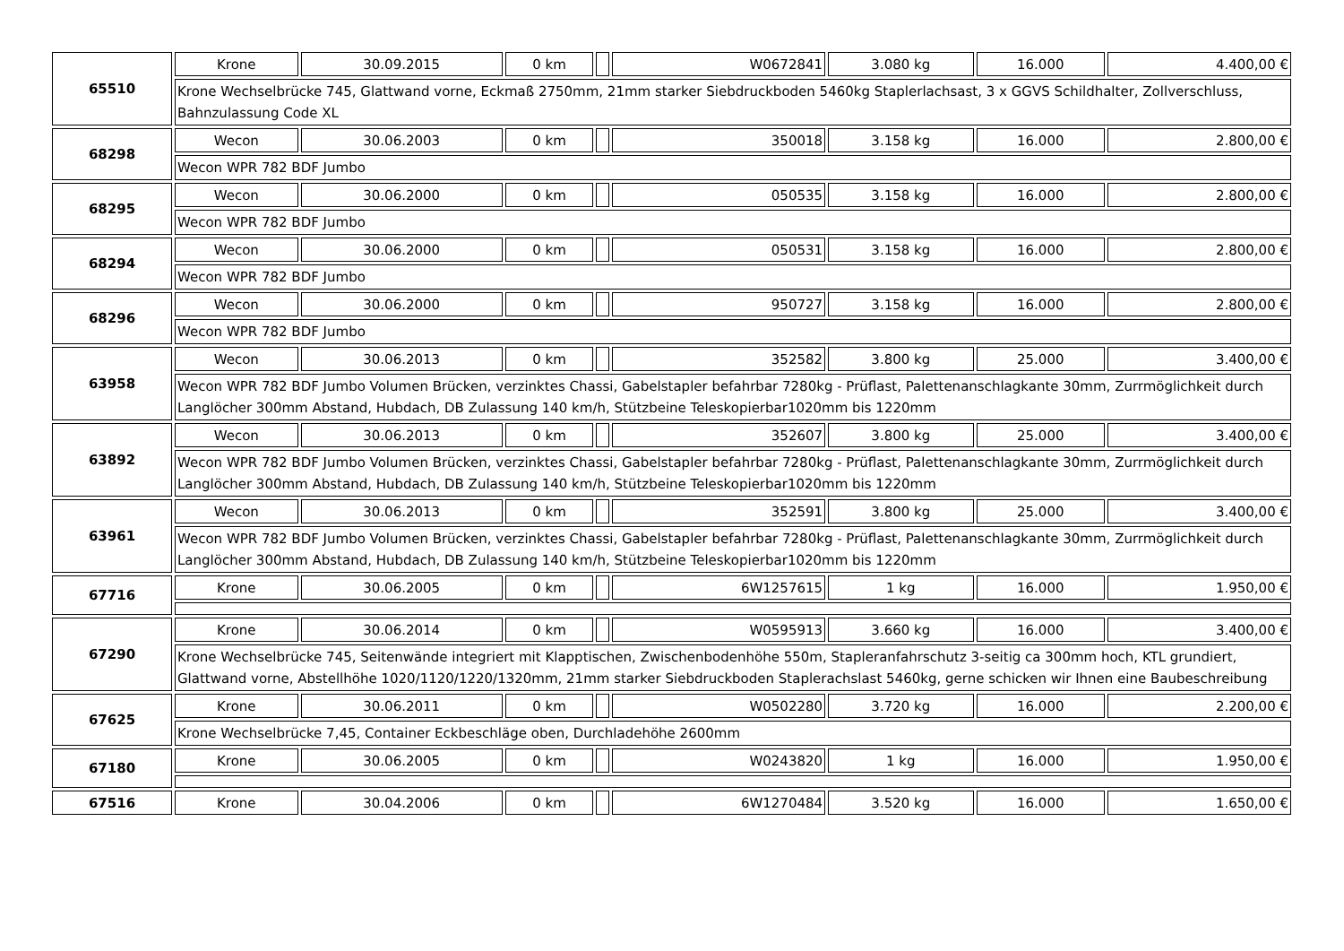| 65510 | Krone | 30.09.2015 | 0 km | | W0672841 | 3.080 kg | 16.000 | 4.400,00 € |
| | Krone Wechselbrücke 745, Glattwand vorne, Eckmaß 2750mm, 21mm starker Siebdruckboden 5460kg Staplerlachsast, 3 x GGVS Schildhalter, Zollverschluss, Bahnzulassung Code XL | | | | | | | |
| 68298 | Wecon | 30.06.2003 | 0 km | | 350018 | 3.158 kg | 16.000 | 2.800,00 € |
| | Wecon WPR 782 BDF Jumbo | | | | | | | |
| 68295 | Wecon | 30.06.2000 | 0 km | | 050535 | 3.158 kg | 16.000 | 2.800,00 € |
| | Wecon WPR 782 BDF Jumbo | | | | | | | |
| 68294 | Wecon | 30.06.2000 | 0 km | | 050531 | 3.158 kg | 16.000 | 2.800,00 € |
| | Wecon WPR 782 BDF Jumbo | | | | | | | |
| 68296 | Wecon | 30.06.2000 | 0 km | | 950727 | 3.158 kg | 16.000 | 2.800,00 € |
| | Wecon WPR 782 BDF Jumbo | | | | | | | |
| 63958 | Wecon | 30.06.2013 | 0 km | | 352582 | 3.800 kg | 25.000 | 3.400,00 € |
| | Wecon WPR 782 BDF Jumbo Volumen Brücken, verzinktes Chassi, Gabelstapler befahrbar 7280kg - Prüflast, Palettenanschlagkante 30mm, Zurrmöglichkeit durch Langlöcher 300mm Abstand, Hubdach, DB Zulassung 140 km/h, Stützbeine Teleskopierbar1020mm bis 1220mm | | | | | | | |
| 63892 | Wecon | 30.06.2013 | 0 km | | 352607 | 3.800 kg | 25.000 | 3.400,00 € |
| | Wecon WPR 782 BDF Jumbo Volumen Brücken, verzinktes Chassi, Gabelstapler befahrbar 7280kg - Prüflast, Palettenanschlagkante 30mm, Zurrmöglichkeit durch Langlöcher 300mm Abstand, Hubdach, DB Zulassung 140 km/h, Stützbeine Teleskopierbar1020mm bis 1220mm | | | | | | | |
| 63961 | Wecon | 30.06.2013 | 0 km | | 352591 | 3.800 kg | 25.000 | 3.400,00 € |
| | Wecon WPR 782 BDF Jumbo Volumen Brücken, verzinktes Chassi, Gabelstapler befahrbar 7280kg - Prüflast, Palettenanschlagkante 30mm, Zurrmöglichkeit durch Langlöcher 300mm Abstand, Hubdach, DB Zulassung 140 km/h, Stützbeine Teleskopierbar1020mm bis 1220mm | | | | | | | |
| 67716 | Krone | 30.06.2005 | 0 km | | 6W1257615 | 1 kg | 16.000 | 1.950,00 € |
| 67290 | Krone | 30.06.2014 | 0 km | | W0595913 | 3.660 kg | 16.000 | 3.400,00 € |
| | Krone Wechselbrücke 745, Seitenwände integriert mit Klapptischen, Zwischenbodenhöhe 550m, Stapleranfahrschutz 3-seitig ca 300mm hoch, KTL grundiert, Glattwand vorne, Abstellhöhe 1020/1120/1220/1320mm, 21mm starker Siebdruckboden Staplerachslast 5460kg, gerne schicken wir Ihnen eine Baubeschreibung | | | | | | | |
| 67625 | Krone | 30.06.2011 | 0 km | | W0502280 | 3.720 kg | 16.000 | 2.200,00 € |
| | Krone Wechselbrücke 7,45, Container Eckbeschläge oben, Durchladehöhe 2600mm | | | | | | | |
| 67180 | Krone | 30.06.2005 | 0 km | | W0243820 | 1 kg | 16.000 | 1.950,00 € |
| 67516 | Krone | 30.04.2006 | 0 km | | 6W1270484 | 3.520 kg | 16.000 | 1.650,00 € |